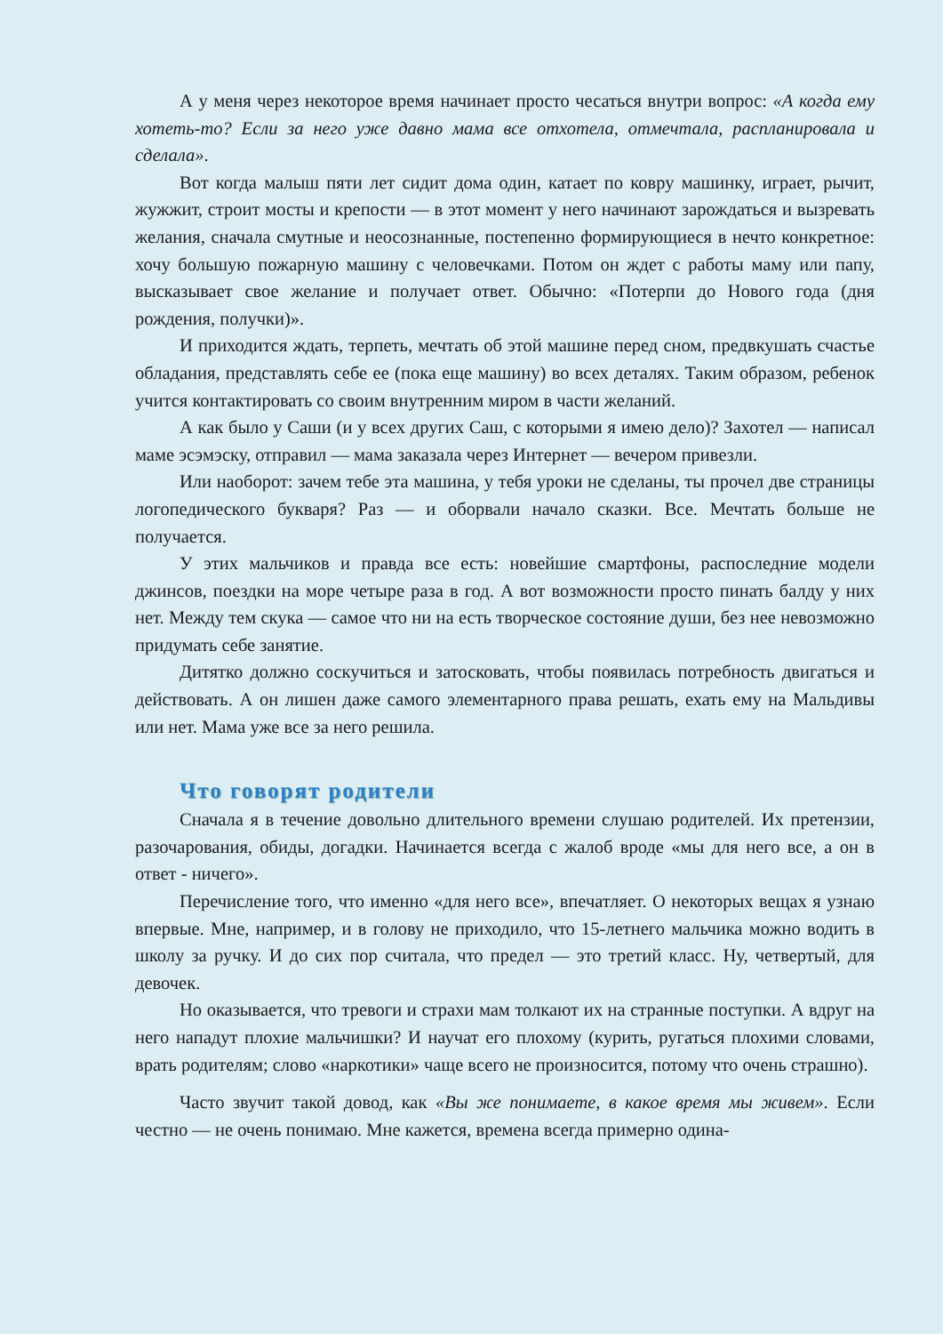А у меня через некоторое время начинает просто чесаться внутри вопрос: «А когда ему хотеть-то? Если за него уже давно мама все отхотела, отмечтала, распланировала и сделала».
Вот когда малыш пяти лет сидит дома один, катает по ковру машинку, играет, рычит, жужжит, строит мосты и крепости — в этот момент у него начинают зарождаться и вызревать желания, сначала смутные и неосознанные, постепенно формирующиеся в нечто конкретное: хочу большую пожарную машину с человечками. Потом он ждет с работы маму или папу, высказывает свое желание и получает ответ. Обычно: «Потерпи до Нового года (дня рождения, получки)».
И приходится ждать, терпеть, мечтать об этой машине перед сном, предвкушать счастье обладания, представлять себе ее (пока еще машину) во всех деталях. Таким образом, ребенок учится контактировать со своим внутренним миром в части желаний.
А как было у Саши (и у всех других Саш, с которыми я имею дело)? Захотел — написал маме эсэмэску, отправил — мама заказала через Интернет — вечером привезли.
Или наоборот: зачем тебе эта машина, у тебя уроки не сделаны, ты прочел две страницы логопедического букваря? Раз — и оборвали начало сказки. Все. Мечтать больше не получается.
У этих мальчиков и правда все есть: новейшие смартфоны, распоследние модели джинсов, поездки на море четыре раза в год. А вот возможности просто пинать балду у них нет. Между тем скука — самое что ни на есть творческое состояние души, без нее невозможно придумать себе занятие.
Дитятко должно соскучиться и затосковать, чтобы появилась потребность двигаться и действовать. А он лишен даже самого элементарного права решать, ехать ему на Мальдивы или нет. Мама уже все за него решила.
Что говорят родители
Сначала я в течение довольно длительного времени слушаю родителей. Их претензии, разочарования, обиды, догадки. Начинается всегда с жалоб вроде «мы для него все, а он в ответ - ничего».
Перечисление того, что именно «для него все», впечатляет. О некоторых вещах я узнаю впервые. Мне, например, и в голову не приходило, что 15-летнего мальчика можно водить в школу за ручку. И до сих пор считала, что предел — это третий класс. Ну, четвертый, для девочек.
Но оказывается, что тревоги и страхи мам толкают их на странные поступки. А вдруг на него нападут плохие мальчишки? И научат его плохому (курить, ругаться плохими словами, врать родителям; слово «наркотики» чаще всего не произносится, потому что очень страшно).
Часто звучит такой довод, как «Вы же понимаете, в какое время мы живем». Если честно — не очень понимаю. Мне кажется, времена всегда примерно одина-